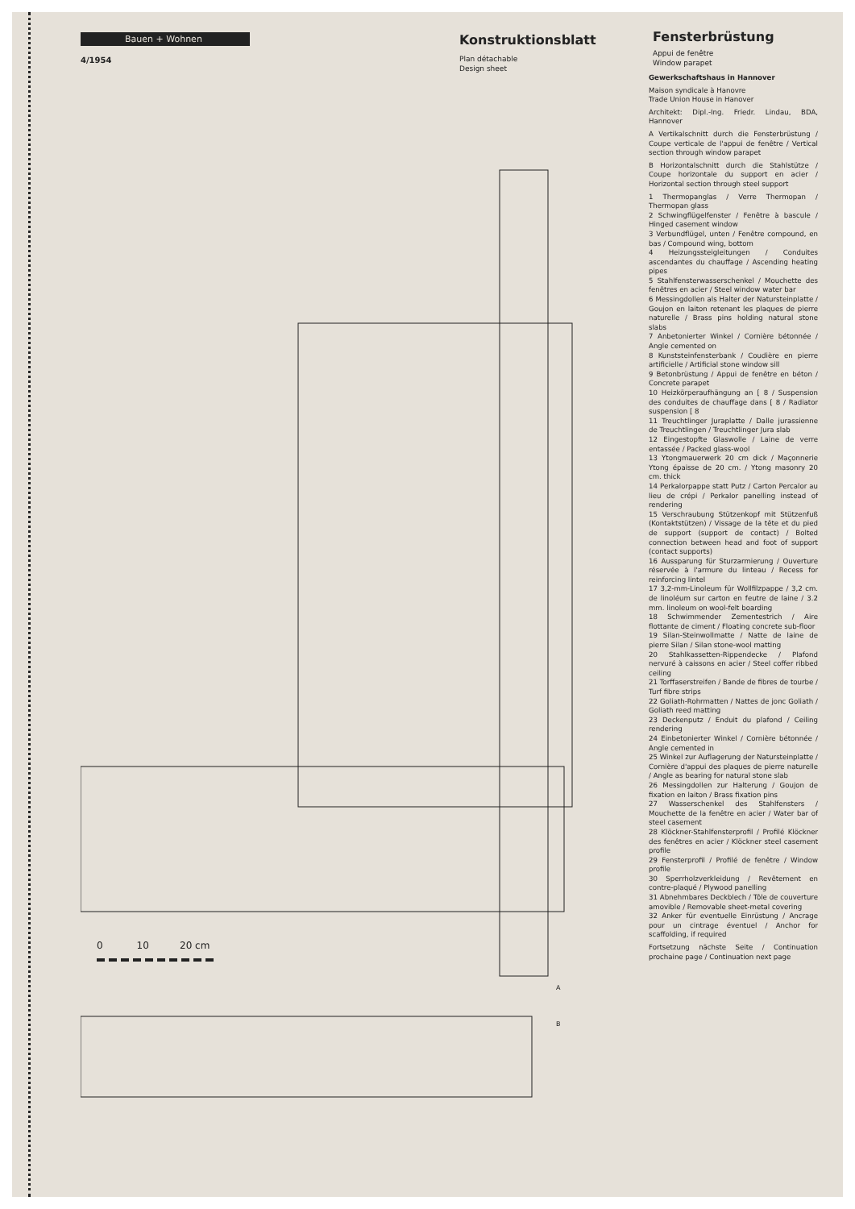Bauen + Wohnen
4/1954
Konstruktionsblatt
Plan détachable
Design sheet
Fensterbrüstung
Appui de fenêtre
Window parapet
0 10 20 cm
A
B
Gewerkschaftshaus in Hannover
Maison syndicale à Hanovre
Trade Union House in Hanover
Architekt: Dipl.-Ing. Friedr. Lindau, BDA, Hannover
A Vertikalschnitt durch die Fensterbrüstung / Coupe verticale de l'appui de fenêtre / Vertical section through window parapet
B Horizontalschnitt durch die Stahlstütze / Coupe horizontale du support en acier / Horizontal section through steel support
1 Thermopanglas / Verre Thermopan / Thermopan glass
2 Schwingflügelfenster / Fenêtre à bascule / Hinged casement window
3 Verbundflügel, unten / Fenêtre compound, en bas / Compound wing, bottom
4 Heizungssteigleitungen / Conduites ascendantes du chauffage / Ascending heating pipes
5 Stahlfensterwasserschenkel / Mouchette des fenêtres en acier / Steel window water bar
6 Messingdollen als Halter der Natursteinplatte / Goujon en laiton retenant les plaques de pierre naturelle / Brass pins holding natural stone slabs
7 Anbetonierter Winkel / Cornière bétonnée / Angle cemented on
8 Kunststeinfensterbank / Coudière en pierre artificielle / Artificial stone window sill
9 Betonbrüstung / Appui de fenêtre en béton / Concrete parapet
10 Heizkörperaufhängung an [ 8 / Suspension des conduites de chauffage dans [ 8 / Radiator suspension [ 8
11 Treuchtlinger Juraplatte / Dalle jurassienne de Treuchtlingen / Treuchtlinger Jura slab
12 Eingestopfte Glaswolle / Laine de verre entassée / Packed glass-wool
13 Ytongmauerwerk 20 cm dick / Maçonnerie Ytong épaisse de 20 cm. / Ytong masonry 20 cm. thick
14 Perkalorpappe statt Putz / Carton Percalor au lieu de crépi / Perkalor panelling instead of rendering
15 Verschraubung Stützenkopf mit Stützenfuß (Kontaktstützen) / Vissage de la tête et du pied de support (support de contact) / Bolted connection between head and foot of support (contact supports)
16 Aussparung für Sturzarmierung / Ouverture réservée à l'armure du linteau / Recess for reinforcing lintel
17 3,2-mm-Linoleum für Wollfilzpappe / 3,2 cm. de linoléum sur carton en feutre de laine / 3.2 mm. linoleum on wool-felt boarding
18 Schwimmender Zementestrich / Aire flottante de ciment / Floating concrete sub-floor
19 Silan-Steinwollmatte / Natte de laine de pierre Silan / Silan stone-wool matting
20 Stahlkassetten-Rippendecke / Plafond nervuré à caissons en acier / Steel coffer ribbed ceiling
21 Torffaserstreifen / Bande de fibres de tourbe / Turf fibre strips
22 Goliath-Rohrmatten / Nattes de jonc Goliath / Goliath reed matting
23 Deckenputz / Enduit du plafond / Ceiling rendering
24 Einbetonierter Winkel / Cornière bétonnée / Angle cemented in
25 Winkel zur Auflagerung der Natursteinplatte / Cornière d'appui des plaques de pierre naturelle / Angle as bearing for natural stone slab
26 Messingdollen zur Halterung / Goujon de fixation en laiton / Brass fixation pins
27 Wasserschenkel des Stahlfensters / Mouchette de la fenêtre en acier / Water bar of steel casement
28 Klöckner-Stahlfensterprofil / Profilé Klöckner des fenêtres en acier / Klöckner steel casement profile
29 Fensterprofil / Profilé de fenêtre / Window profile
30 Sperrholzverkleidung / Revêtement en contre-plaqué / Plywood panelling
31 Abnehmbares Deckblech / Tôle de couverture amovible / Removable sheet-metal covering
32 Anker für eventuelle Einrüstung / Ancrage pour un cintrage éventuel / Anchor for scaffolding, if required
Fortsetzung nächste Seite / Continuation prochaine page / Continuation next page